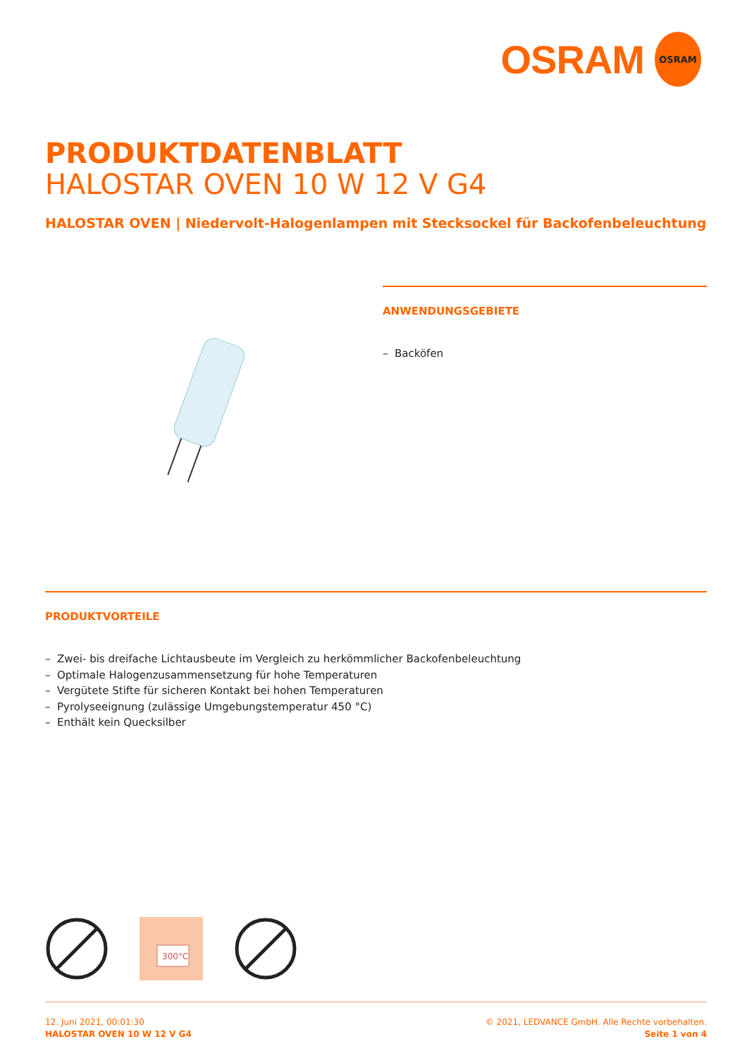OSRAM
OSRAM
PRODUKTDATENBLATT
HALOSTAR OVEN 10 W 12 V G4
HALOSTAR OVEN | Niedervolt-Halogenlampen mit Stecksockel für Backofenbeleuchtung
ANWENDUNGSGEBIETE
– Backöfen
PRODUKTVORTEILE
– Zwei- bis dreifache Lichtausbeute im Vergleich zu herkömmlicher Backofenbeleuchtung
– Optimale Halogenzusammensetzung für hohe Temperaturen
– Vergütete Stifte für sicheren Kontakt bei hohen Temperaturen
– Pyrolyseeignung (zulässige Umgebungstemperatur 450 °C)
– Enthält kein Quecksilber
300°C
12. Juni 2021, 00:01:30
HALOSTAR OVEN 10 W 12 V G4
© 2021, LEDVANCE GmbH. Alle Rechte vorbehalten.
Seite 1 von 4